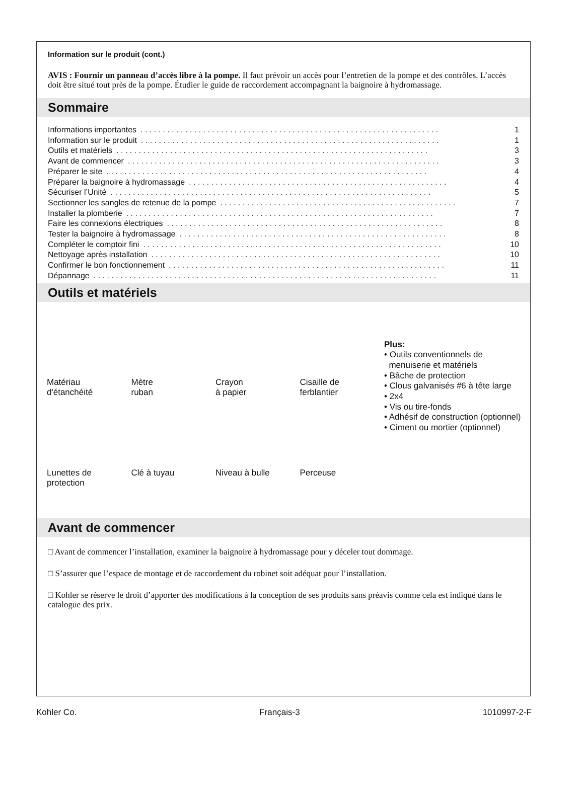Information sur le produit (cont.)
AVIS : Fournir un panneau d’accès libre à la pompe. Il faut prévoir un accès pour l’entretien de la pompe et des contrôles. L’accès doit être situé tout près de la pompe. Étudier le guide de raccordement accompagnant la baignoire à hydromassage.
Sommaire
Informations importantes. . . . . . . . . . . . . . . . . . . . . . . . . . . . . . . . . . . . . . . . . . . . . . . . . . . . . . . . . . . . . . . . . . . 1
Information sur le produit. . . . . . . . . . . . . . . . . . . . . . . . . . . . . . . . . . . . . . . . . . . . . . . . . . . . . . . . . . . . . . . . . . . 1
Outils et matériels. . . . . . . . . . . . . . . . . . . . . . . . . . . . . . . . . . . . . . . . . . . . . . . . . . . . . . . . . . . . . . . . . . . . . . 3
Avant de commencer. . . . . . . . . . . . . . . . . . . . . . . . . . . . . . . . . . . . . . . . . . . . . . . . . . . . . . . . . . . . . . . . . . . . . . 3
Préparer le site. . . . . . . . . . . . . . . . . . . . . . . . . . . . . . . . . . . . . . . . . . . . . . . . . . . . . . . . . . . . . . . . . . . . . . . . 4
Préparer la baignoire à hydromassage. . . . . . . . . . . . . . . . . . . . . . . . . . . . . . . . . . . . . . . . . . . . . . . . . . . . . . . . . . 4
Sécuriser l’Unité. . . . . . . . . . . . . . . . . . . . . . . . . . . . . . . . . . . . . . . . . . . . . . . . . . . . . . . . . . . . . . . . . . . . . . . . 5
Sectionner les sangles de retenue de la pompe. . . . . . . . . . . . . . . . . . . . . . . . . . . . . . . . . . . . . . . . . . . . . . . . . . . . . 7
Installer la plomberie. . . . . . . . . . . . . . . . . . . . . . . . . . . . . . . . . . . . . . . . . . . . . . . . . . . . . . . . . . . . . . . . . . . . . 7
Faire les connexions électriques. . . . . . . . . . . . . . . . . . . . . . . . . . . . . . . . . . . . . . . . . . . . . . . . . . . . . . . . . . . . . . 8
Tester la baignoire à hydromassage. . . . . . . . . . . . . . . . . . . . . . . . . . . . . . . . . . . . . . . . . . . . . . . . . . . . . . . . . . . . 8
Compléter le comptoir fini. . . . . . . . . . . . . . . . . . . . . . . . . . . . . . . . . . . . . . . . . . . . . . . . . . . . . . . . . . . . . . . . . . . 10
Nettoyage après installation. . . . . . . . . . . . . . . . . . . . . . . . . . . . . . . . . . . . . . . . . . . . . . . . . . . . . . . . . . . . . . . . . 10
Confirmer le bon fonctionnement. . . . . . . . . . . . . . . . . . . . . . . . . . . . . . . . . . . . . . . . . . . . . . . . . . . . . . . . . . . . . . 11
Dépannage. . . . . . . . . . . . . . . . . . . . . . . . . . . . . . . . . . . . . . . . . . . . . . . . . . . . . . . . . . . . . . . . . . . . . . . . . . . . . 11
Outils et matériels
Matériau
d'étanchéité
Mètre
ruban
Crayon
à papier
Cisaille de
ferblantier
Lunettes de
protection
Clé à tuyau
Niveau à bulle
Perceuse
Plus:
• Outils conventionnels de
menuiserie et matériels
• Bâche de protection
• Clous galvanisés #6 à tête large
• 2x4
• Vis ou tire-fonds
• Adhésif de construction (optionnel)
• Ciment ou mortier (optionnel)
Avant de commencer
□ Avant de commencer l’installation, examiner la baignoire à hydromassage pour y déceler tout dommage.
□ S’assurer que l’espace de montage et de raccordement du robinet soit adéquat pour l’installation.
□ Kohler se réserve le droit d’apporter des modifications à la conception de ses produits sans préavis comme cela est indiqué dans le catalogue des prix.
Kohler Co. Français-3 1010997-2-F